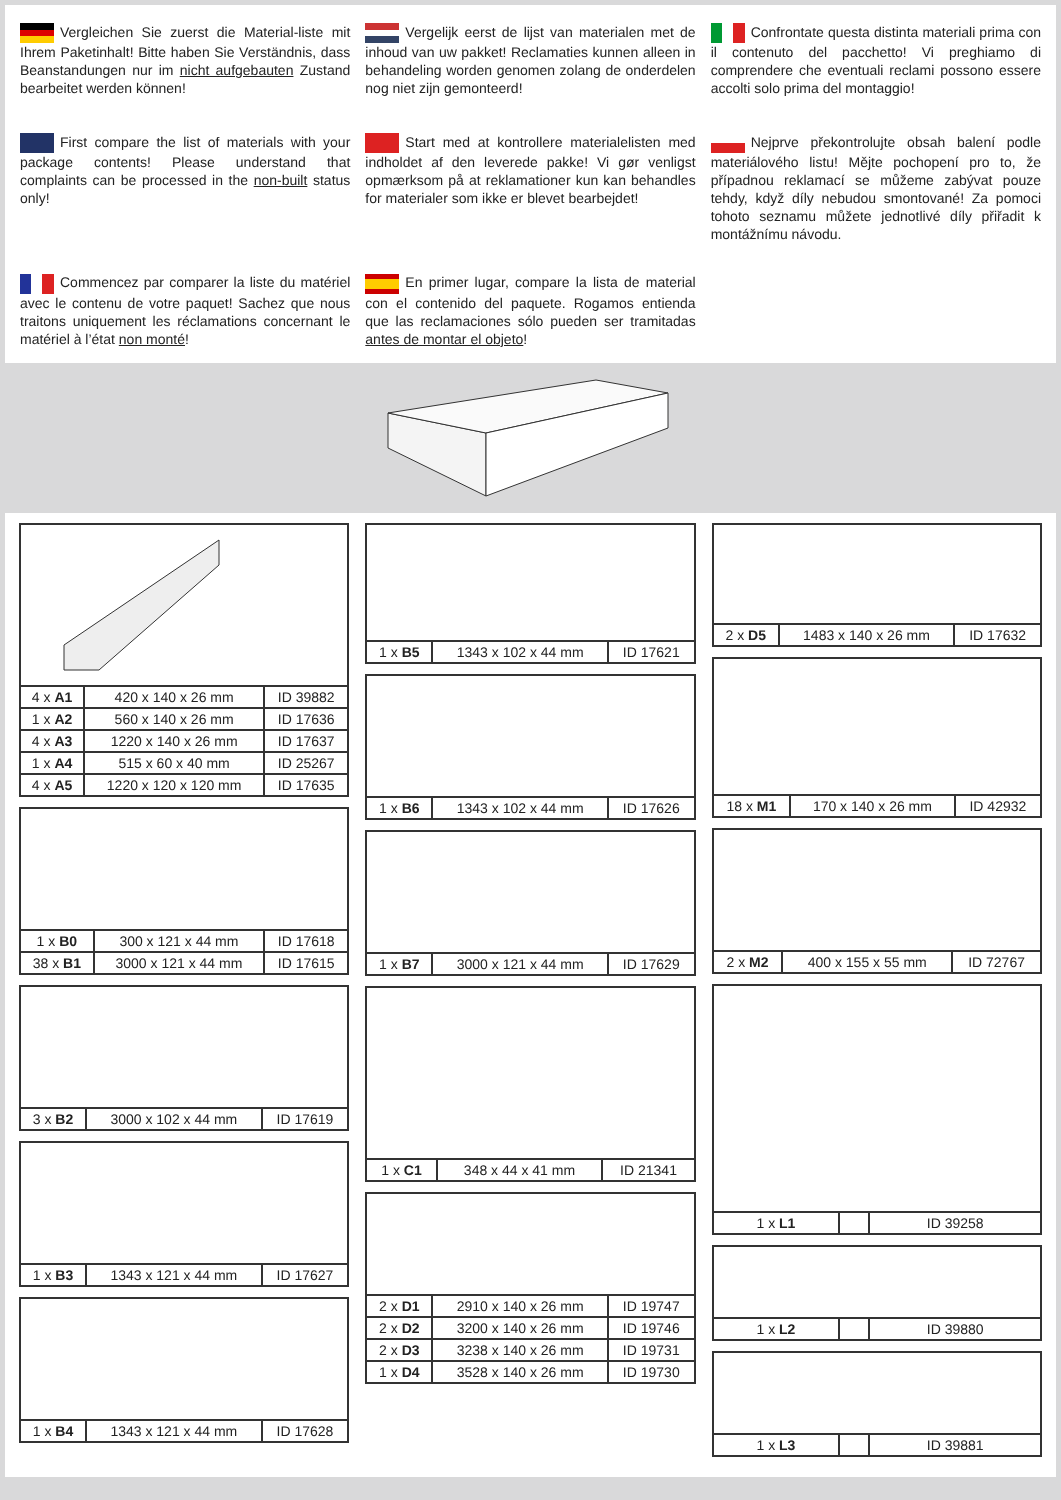Vergleichen Sie zuerst die Material-liste mit Ihrem Paketinhalt! Bitte haben Sie Verständnis, dass Beanstandungen nur im nicht aufgebauten Zustand bearbeitet werden können!
Vergelijk eerst de lijst van materialen met de inhoud van uw pakket! Reclamaties kunnen alleen in behandeling worden genomen zolang de onderdelen nog niet zijn gemonteerd!
Confrontate questa distinta materiali prima con il contenuto del pacchetto! Vi preghiamo di comprendere che eventuali reclami possono essere accolti solo prima del montaggio!
First compare the list of materials with your package contents! Please understand that complaints can be processed in the non-built status only!
Start med at kontrollere materialelisten med indholdet af den leverede pakke! Vi gør venligst opmærksom på at reklamationer kun kan behandles for materialer som ikke er blevet bearbejdet!
Nejprve překontrolujte obsah balení podle materiálového listu! Mějte pochopení pro to, že případnou reklamací se můžeme zabývat pouze tehdy, když díly nebudou smontované! Za pomoci tohoto seznamu můžete jednotlivé díly přiřadit k montážnímu návodu.
Commencez par comparer la liste du matériel avec le contenu de votre paquet! Sachez que nous traitons uniquement les réclamations concernant le matériel à l’état non monté!
En primer lugar, compare la lista de material con el contenido del paquete. Rogamos entienda que las reclamaciones sólo pueden ser tramitadas antes de montar el objeto!
| 4 x A1 | 420 x 140 x 26 mm | ID 39882 |
| 1 x A2 | 560 x 140 x 26 mm | ID 17636 |
| 4 x A3 | 1220 x 140 x 26 mm | ID 17637 |
| 1 x A4 | 515 x 60 x 40 mm | ID 25267 |
| 4 x A5 | 1220 x 120 x 120 mm | ID 17635 |
| 1 x B0 | 300 x 121 x 44 mm | ID 17618 |
| 38 x B1 | 3000 x 121 x 44 mm | ID 17615 |
| 3 x B2 | 3000 x 102 x 44 mm | ID 17619 |
| 1 x B3 | 1343 x 121 x 44 mm | ID 17627 |
| 1 x B4 | 1343 x 121 x 44 mm | ID 17628 |
| 1 x B5 | 1343 x 102 x 44 mm | ID 17621 |
| 1 x B6 | 1343 x 102 x 44 mm | ID 17626 |
| 1 x B7 | 3000 x 121 x 44 mm | ID 17629 |
| 1 x C1 | 348 x 44 x 41 mm | ID 21341 |
| 2 x D1 | 2910 x 140 x 26 mm | ID 19747 |
| 2 x D2 | 3200 x 140 x 26 mm | ID 19746 |
| 2 x D3 | 3238 x 140 x 26 mm | ID 19731 |
| 1 x D4 | 3528 x 140 x 26 mm | ID 19730 |
| 2 x D5 | 1483 x 140 x 26 mm | ID 17632 |
| 18 x M1 | 170 x 140 x 26 mm | ID 42932 |
| 2 x M2 | 400 x 155 x 55 mm | ID 72767 |
| 1 x L1 | | ID 39258 |
| 1 x L2 | | ID 39880 |
| 1 x L3 | | ID 39881 |